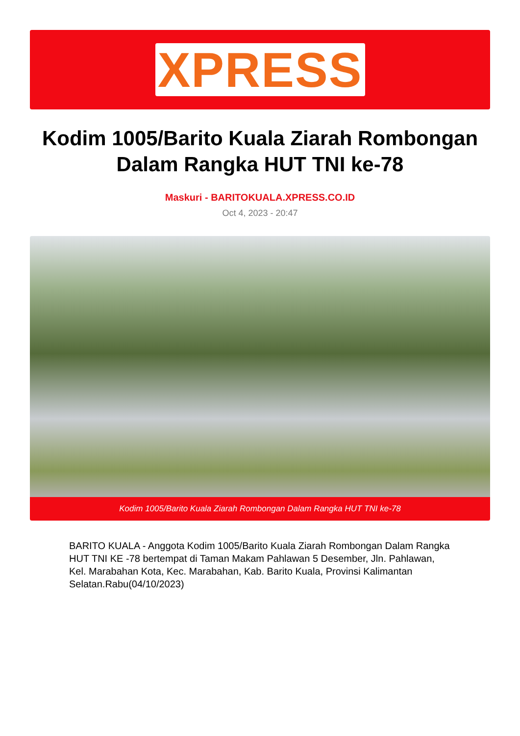XPRESS
Kodim 1005/Barito Kuala Ziarah Rombongan Dalam Rangka HUT TNI ke-78
Maskuri - BARITOKUALA.XPRESS.CO.ID
Oct 4, 2023 - 20:47
Kodim 1005/Barito Kuala Ziarah Rombongan Dalam Rangka HUT TNI ke-78
BARITO KUALA - Anggota Kodim 1005/Barito Kuala Ziarah Rombongan Dalam Rangka HUT TNI KE -78 bertempat di Taman Makam Pahlawan 5 Desember, Jln. Pahlawan, Kel. Marabahan Kota, Kec. Marabahan, Kab. Barito Kuala, Provinsi Kalimantan Selatan.Rabu(04/10/2023)